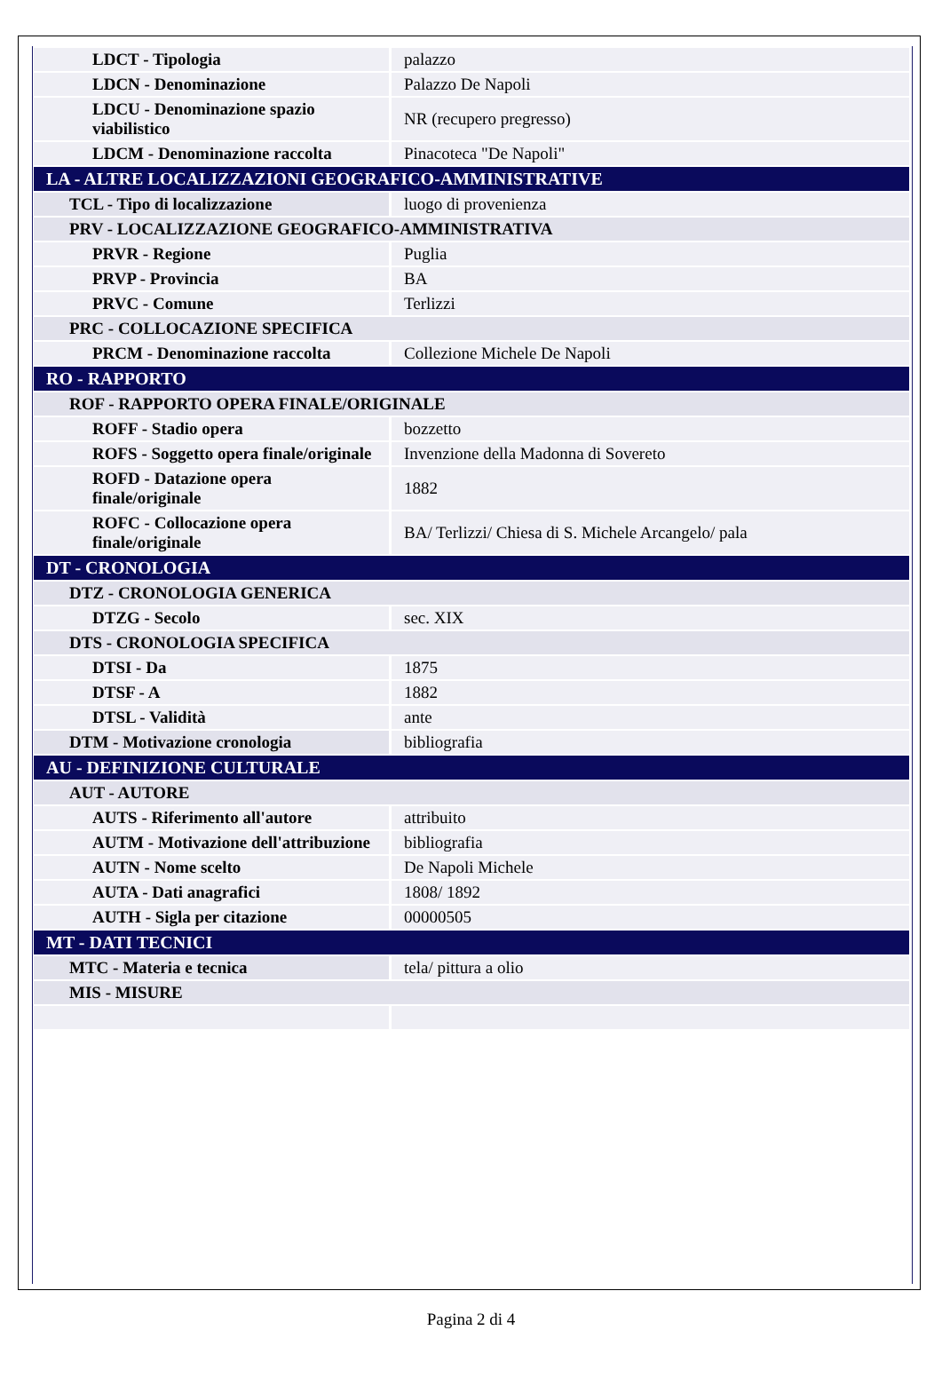| LDCT - Tipologia | palazzo |
| LDCN - Denominazione | Palazzo De Napoli |
| LDCU - Denominazione spazio viabilistico | NR (recupero pregresso) |
| LDCM - Denominazione raccolta | Pinacoteca "De Napoli" |
| LA - ALTRE LOCALIZZAZIONI GEOGRAFICO-AMMINISTRATIVE | |
| TCL - Tipo di localizzazione | luogo di provenienza |
| PRV - LOCALIZZAZIONE GEOGRAFICO-AMMINISTRATIVA | |
| PRVR - Regione | Puglia |
| PRVP - Provincia | BA |
| PRVC - Comune | Terlizzi |
| PRC - COLLOCAZIONE SPECIFICA | |
| PRCM - Denominazione raccolta | Collezione Michele De Napoli |
| RO - RAPPORTO | |
| ROF - RAPPORTO OPERA FINALE/ORIGINALE | |
| ROFF - Stadio opera | bozzetto |
| ROFS - Soggetto opera finale/originale | Invenzione della Madonna di Sovereto |
| ROFD - Datazione opera finale/originale | 1882 |
| ROFC - Collocazione opera finale/originale | BA/ Terlizzi/ Chiesa di S. Michele Arcangelo/ pala |
| DT - CRONOLOGIA | |
| DTZ - CRONOLOGIA GENERICA | |
| DTZG - Secolo | sec. XIX |
| DTS - CRONOLOGIA SPECIFICA | |
| DTSI - Da | 1875 |
| DTSF - A | 1882 |
| DTSL - Validità | ante |
| DTM - Motivazione cronologia | bibliografia |
| AU - DEFINIZIONE CULTURALE | |
| AUT - AUTORE | |
| AUTS - Riferimento all'autore | attribuito |
| AUTM - Motivazione dell'attribuzione | bibliografia |
| AUTN - Nome scelto | De Napoli Michele |
| AUTA - Dati anagrafici | 1808/ 1892 |
| AUTH - Sigla per citazione | 00000505 |
| MT - DATI TECNICI | |
| MTC - Materia e tecnica | tela/ pittura a olio |
| MIS - MISURE | |
Pagina 2 di 4